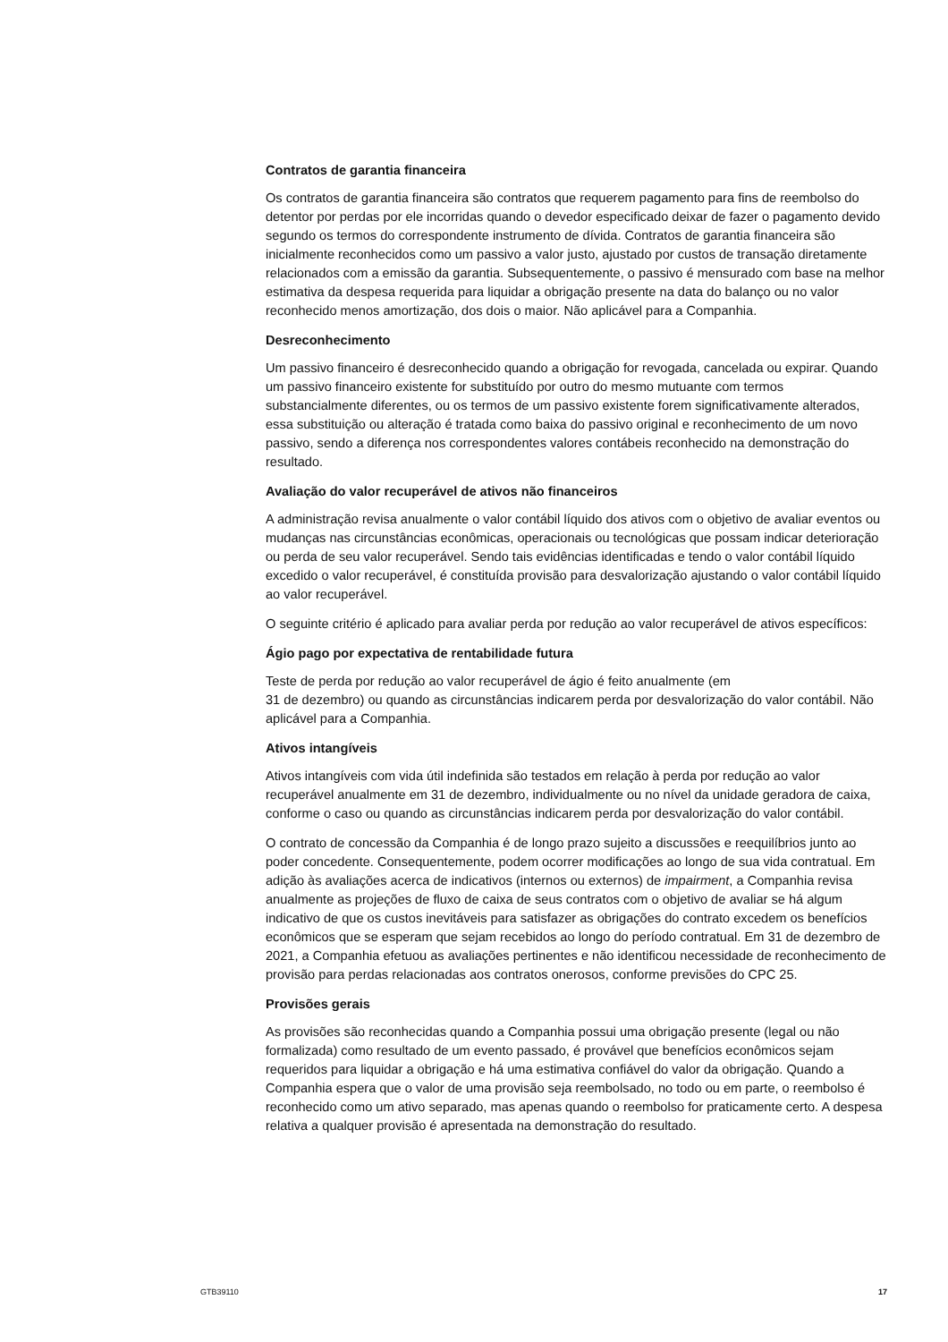Contratos de garantia financeira
Os contratos de garantia financeira são contratos que requerem pagamento para fins de reembolso do detentor por perdas por ele incorridas quando o devedor especificado deixar de fazer o pagamento devido segundo os termos do correspondente instrumento de dívida. Contratos de garantia financeira são inicialmente reconhecidos como um passivo a valor justo, ajustado por custos de transação diretamente relacionados com a emissão da garantia. Subsequentemente, o passivo é mensurado com base na melhor estimativa da despesa requerida para liquidar a obrigação presente na data do balanço ou no valor reconhecido menos amortização, dos dois o maior. Não aplicável para a Companhia.
Desreconhecimento
Um passivo financeiro é desreconhecido quando a obrigação for revogada, cancelada ou expirar. Quando um passivo financeiro existente for substituído por outro do mesmo mutuante com termos substancialmente diferentes, ou os termos de um passivo existente forem significativamente alterados, essa substituição ou alteração é tratada como baixa do passivo original e reconhecimento de um novo passivo, sendo a diferença nos correspondentes valores contábeis reconhecido na demonstração do resultado.
Avaliação do valor recuperável de ativos não financeiros
A administração revisa anualmente o valor contábil líquido dos ativos com o objetivo de avaliar eventos ou mudanças nas circunstâncias econômicas, operacionais ou tecnológicas que possam indicar deterioração ou perda de seu valor recuperável. Sendo tais evidências identificadas e tendo o valor contábil líquido excedido o valor recuperável, é constituída provisão para desvalorização ajustando o valor contábil líquido ao valor recuperável.
O seguinte critério é aplicado para avaliar perda por redução ao valor recuperável de ativos específicos:
Ágio pago por expectativa de rentabilidade futura
Teste de perda por redução ao valor recuperável de ágio é feito anualmente (em
31 de dezembro) ou quando as circunstâncias indicarem perda por desvalorização do valor contábil. Não aplicável para a Companhia.
Ativos intangíveis
Ativos intangíveis com vida útil indefinida são testados em relação à perda por redução ao valor recuperável anualmente em 31 de dezembro, individualmente ou no nível da unidade geradora de caixa, conforme o caso ou quando as circunstâncias indicarem perda por desvalorização do valor contábil.
O contrato de concessão da Companhia é de longo prazo sujeito a discussões e reequilíbrios junto ao poder concedente. Consequentemente, podem ocorrer modificações ao longo de sua vida contratual. Em adição às avaliações acerca de indicativos (internos ou externos) de impairment, a Companhia revisa anualmente as projeções de fluxo de caixa de seus contratos com o objetivo de avaliar se há algum indicativo de que os custos inevitáveis para satisfazer as obrigações do contrato excedem os benefícios econômicos que se esperam que sejam recebidos ao longo do período contratual. Em 31 de dezembro de 2021, a Companhia efetuou as avaliações pertinentes e não identificou necessidade de reconhecimento de provisão para perdas relacionadas aos contratos onerosos, conforme previsões do CPC 25.
Provisões gerais
As provisões são reconhecidas quando a Companhia possui uma obrigação presente (legal ou não formalizada) como resultado de um evento passado, é provável que benefícios econômicos sejam requeridos para liquidar a obrigação e há uma estimativa confiável do valor da obrigação. Quando a Companhia espera que o valor de uma provisão seja reembolsado, no todo ou em parte, o reembolso é reconhecido como um ativo separado, mas apenas quando o reembolso for praticamente certo. A despesa relativa a qualquer provisão é apresentada na demonstração do resultado.
GTB39110 17